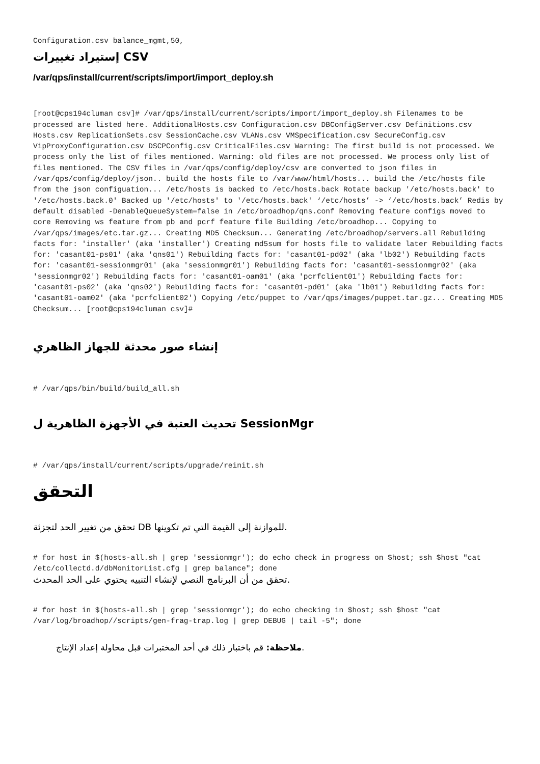Configuration.csv balance_mgmt,50,
إستيراد تغييرات CSV
/var/qps/install/current/scripts/import/import_deploy.sh
[root@cps194cluman csv]# /var/qps/install/current/scripts/import/import_deploy.sh Filenames to be processed are listed here. AdditionalHosts.csv Configuration.csv DBConfigServer.csv Definitions.csv Hosts.csv ReplicationSets.csv SessionCache.csv VLANs.csv VMSpecification.csv SecureConfig.csv VipProxyConfiguration.csv DSCPConfig.csv CriticalFiles.csv Warning: The first build is not processed. We process only the list of files mentioned. Warning: old files are not processed. We process only list of files mentioned. The CSV files in /var/qps/config/deploy/csv are converted to json files in /var/qps/config/deploy/json.. build the hosts file to /var/www/html/hosts... build the /etc/hosts file from the json configuation... /etc/hosts is backed to /etc/hosts.back Rotate backup '/etc/hosts.back' to '/etc/hosts.back.0' Backed up '/etc/hosts' to '/etc/hosts.back' ‘/etc/hosts’ -> ‘/etc/hosts.back’ Redis by default disabled -DenableQueueSystem=false in /etc/broadhop/qns.conf Removing feature configs moved to core Removing ws feature from pb and pcrf feature file Building /etc/broadhop... Copying to /var/qps/images/etc.tar.gz... Creating MD5 Checksum... Generating /etc/broadhop/servers.all Rebuilding facts for: 'installer' (aka 'installer') Creating md5sum for hosts file to validate later Rebuilding facts for: 'casant01-ps01' (aka 'qns01') Rebuilding facts for: 'casant01-pd02' (aka 'lb02') Rebuilding facts for: 'casant01-sessionmgr01' (aka 'sessionmgr01') Rebuilding facts for: 'casant01-sessionmgr02' (aka 'sessionmgr02') Rebuilding facts for: 'casant01-oam01' (aka 'pcrfclient01') Rebuilding facts for: 'casant01-ps02' (aka 'qns02') Rebuilding facts for: 'casant01-pd01' (aka 'lb01') Rebuilding facts for: 'casant01-oam02' (aka 'pcrfclient02') Copying /etc/puppet to /var/qps/images/puppet.tar.gz... Creating MD5 Checksum... [root@cps194cluman csv]#
إنشاء صور محدثة للجهاز الظاهري
# /var/qps/bin/build/build_all.sh
تحديث العتبة في الأجهزة الظاهرية ل SessionMgr
# /var/qps/install/current/scripts/upgrade/reinit.sh
التحقق
تحقق من تغيير الحد لتجزئة DB للموازنة إلى القيمة التي تم تكوينها.
# for host in $(hosts-all.sh | grep 'sessionmgr'); do echo check in progress on $host; ssh $host "cat /etc/collectd.d/dbMonitorList.cfg | grep balance"; done
تحقق من أن البرنامج النصي لإنشاء التنبيه يحتوي على الحد المحدث.
# for host in $(hosts-all.sh | grep 'sessionmgr'); do echo checking in $host; ssh $host "cat /var/log/broadhop//scripts/gen-frag-trap.log | grep DEBUG | tail -5"; done
ملاحظة: قم باختبار ذلك في أحد المختبرات قبل محاولة إعداد الإنتاج.